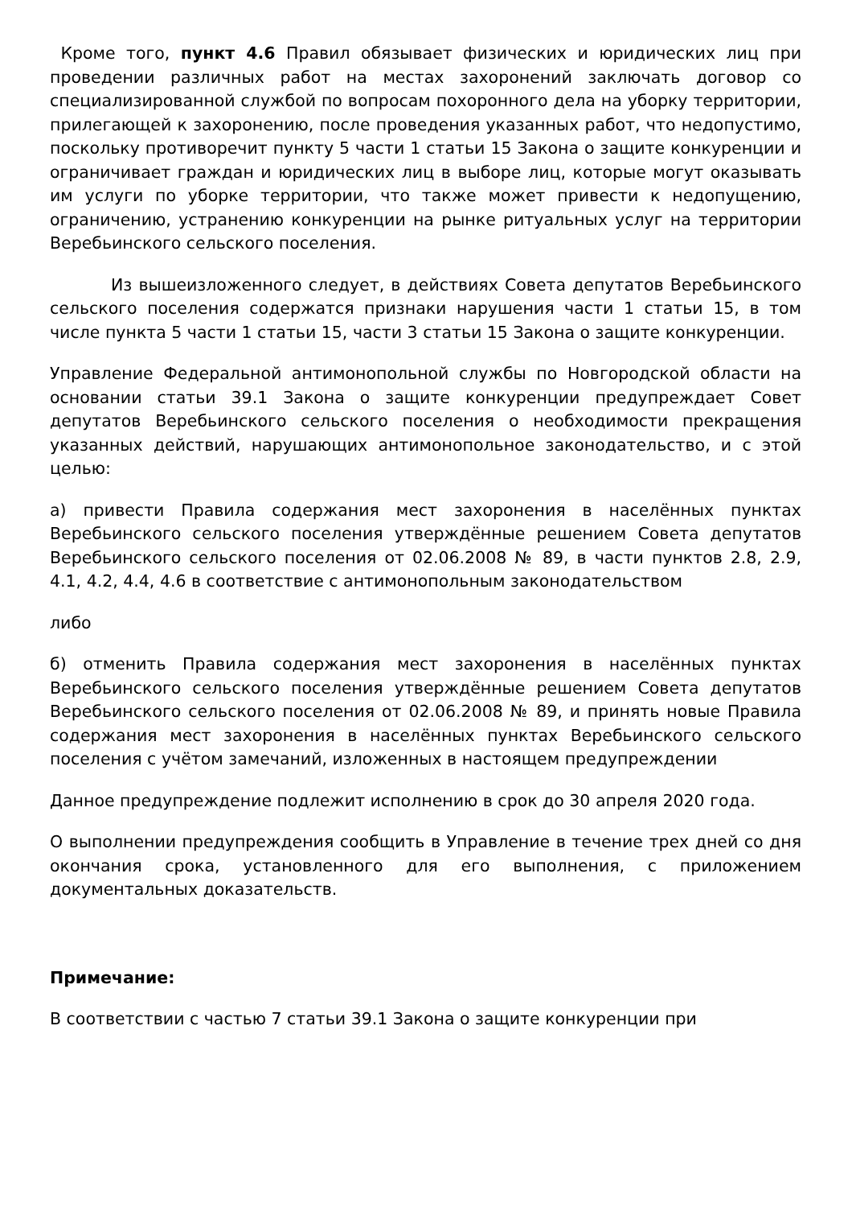Кроме того, пункт 4.6 Правил обязывает физических и юридических лиц при проведении различных работ на местах захоронений заключать договор со специализированной службой по вопросам похоронного дела на уборку территории, прилегающей к захоронению, после проведения указанных работ, что недопустимо, поскольку противоречит пункту 5 части 1 статьи 15 Закона о защите конкуренции и ограничивает граждан и юридических лиц в выборе лиц, которые могут оказывать им услуги по уборке территории, что также может привести к недопущению, ограничению, устранению конкуренции на рынке ритуальных услуг на территории Веребьинского сельского поселения.
Из вышеизложенного следует, в действиях Совета депутатов Веребьинского сельского поселения содержатся признаки нарушения части 1 статьи 15, в том числе пункта 5 части 1 статьи 15, части 3 статьи 15 Закона о защите конкуренции.
Управление Федеральной антимонопольной службы по Новгородской области на основании статьи 39.1 Закона о защите конкуренции предупреждает Совет депутатов Веребьинского сельского поселения о необходимости прекращения указанных действий, нарушающих антимонопольное законодательство, и с этой целью:
а) привести Правила содержания мест захоронения в населённых пунктах Веребьинского сельского поселения утверждённые решением Совета депутатов Веребьинского сельского поселения от 02.06.2008 № 89, в части пунктов 2.8, 2.9, 4.1, 4.2, 4.4, 4.6 в соответствие с антимонопольным законодательством
либо
б) отменить Правила содержания мест захоронения в населённых пунктах Веребьинского сельского поселения утверждённые решением Совета депутатов Веребьинского сельского поселения от 02.06.2008 № 89, и принять новые Правила содержания мест захоронения в населённых пунктах Веребьинского сельского поселения с учётом замечаний, изложенных в настоящем предупреждении
Данное предупреждение подлежит исполнению в срок до 30 апреля 2020 года.
О выполнении предупреждения сообщить в Управление в течение трех дней со дня окончания срока, установленного для его выполнения, с приложением документальных доказательств.
Примечание:
В соответствии с частью 7 статьи 39.1 Закона о защите конкуренции при